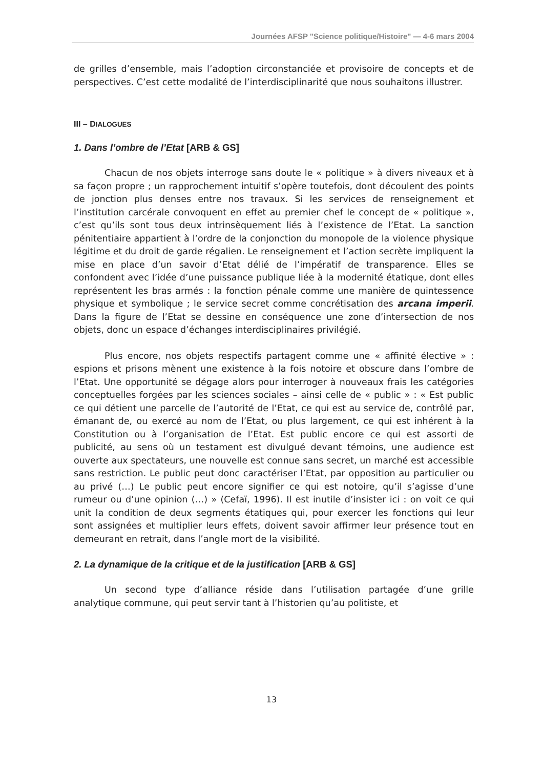Journées AFSP "Science politique/Histoire" — 4-6 mars 2004
de grilles d’ensemble, mais l’adoption circonstanciée et provisoire de concepts et de perspectives. C’est cette modalité de l’interdisciplinarité que nous souhaitons illustrer.
III – DIALOGUES
1. Dans l’ombre de l’Etat [ARB & GS]
Chacun de nos objets interroge sans doute le « politique » à divers niveaux et à sa façon propre ; un rapprochement intuitif s’opère toutefois, dont découlent des points de jonction plus denses entre nos travaux. Si les services de renseignement et l’institution carcérale convoquent en effet au premier chef le concept de « politique », c’est qu’ils sont tous deux intrinsèquement liés à l’existence de l’Etat. La sanction pénitentiaire appartient à l’ordre de la conjonction du monopole de la violence physique légitime et du droit de garde régalien. Le renseignement et l’action secrète impliquent la mise en place d’un savoir d’Etat délié de l’impératif de transparence. Elles se confondent avec l’idée d’une puissance publique liée à la modernité étatique, dont elles représentent les bras armés : la fonction pénale comme une manière de quintessence physique et symbolique ; le service secret comme concrétisation des arcana imperii. Dans la figure de l’Etat se dessine en conséquence une zone d’intersection de nos objets, donc un espace d’échanges interdisciplinaires privilégié.
Plus encore, nos objets respectifs partagent comme une « affinité élective » : espions et prisons mènent une existence à la fois notoire et obscure dans l’ombre de l’Etat. Une opportunité se dégage alors pour interroger à nouveaux frais les catégories conceptuelles forgées par les sciences sociales – ainsi celle de « public » : « Est public ce qui détient une parcelle de l’autorité de l’Etat, ce qui est au service de, contrôlé par, émanant de, ou exercé au nom de l’Etat, ou plus largement, ce qui est inhérent à la Constitution ou à l’organisation de l’Etat. Est public encore ce qui est assorti de publicité, au sens où un testament est divulgué devant témoins, une audience est ouverte aux spectateurs, une nouvelle est connue sans secret, un marché est accessible sans restriction. Le public peut donc caractériser l’Etat, par opposition au particulier ou au privé (…) Le public peut encore signifier ce qui est notoire, qu’il s’agisse d’une rumeur ou d’une opinion (…) » (Cefaï, 1996). Il est inutile d’insister ici : on voit ce qui unit la condition de deux segments étatiques qui, pour exercer les fonctions qui leur sont assignées et multiplier leurs effets, doivent savoir affirmer leur présence tout en demeurant en retrait, dans l’angle mort de la visibilité.
2. La dynamique de la critique et de la justification [ARB & GS]
Un second type d’alliance réside dans l’utilisation partagée d’une grille analytique commune, qui peut servir tant à l’historien qu’au politiste, et
13